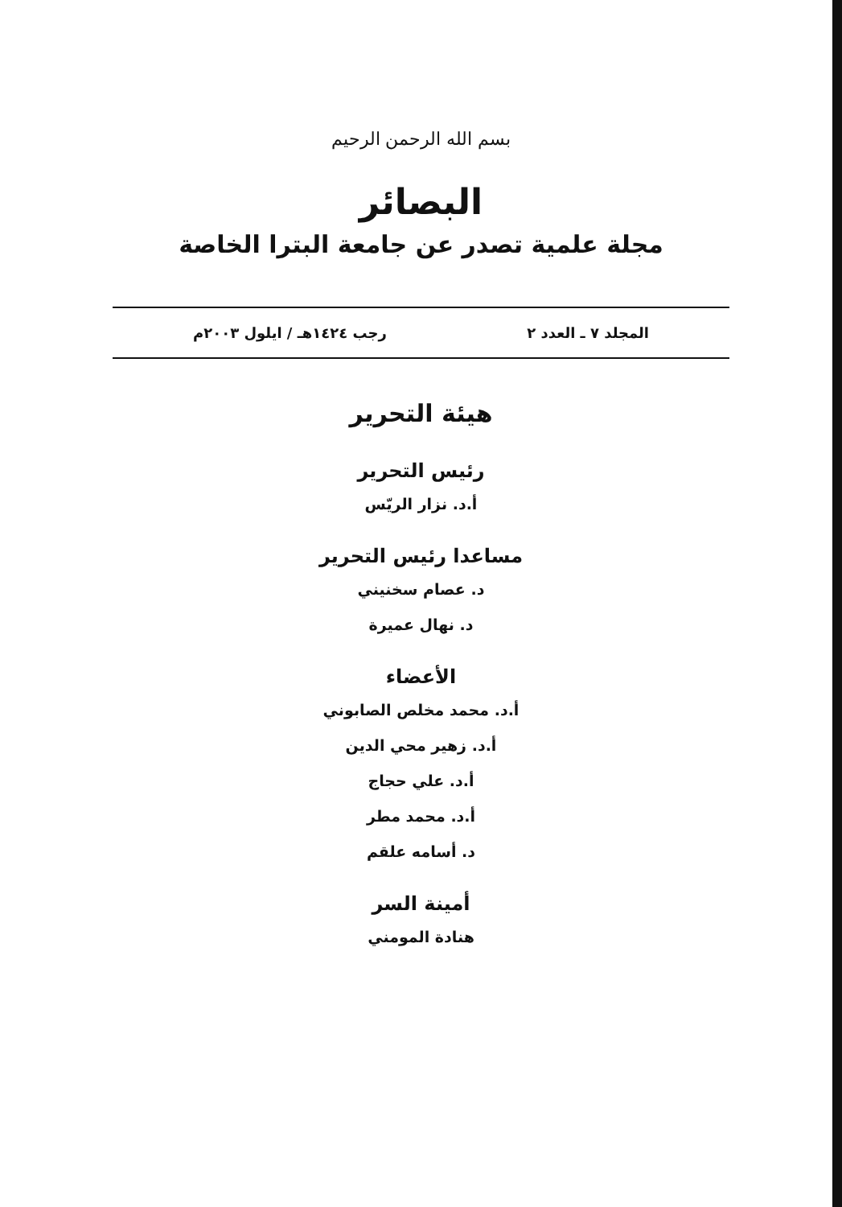بسم الله الرحمن الرحيم
البصائر
مجلة علمية تصدر عن جامعة البترا الخاصة
المجلد ٧ ـ العدد ٢ رجب ١٤٢٤هـ / ايلول ٢٠٠٣م
هيئة التحرير
رئيس التحرير
أ.د. نزار الريّس
مساعدا رئيس التحرير
د. عصام سخنيني
د. نهال عميرة
الأعضاء
أ.د. محمد مخلص الصابوني
أ.د. زهير محي الدين
أ.د. علي حجاج
أ.د. محمد مطر
د. أسامه علقم
أمينة السر
هنادة المومني